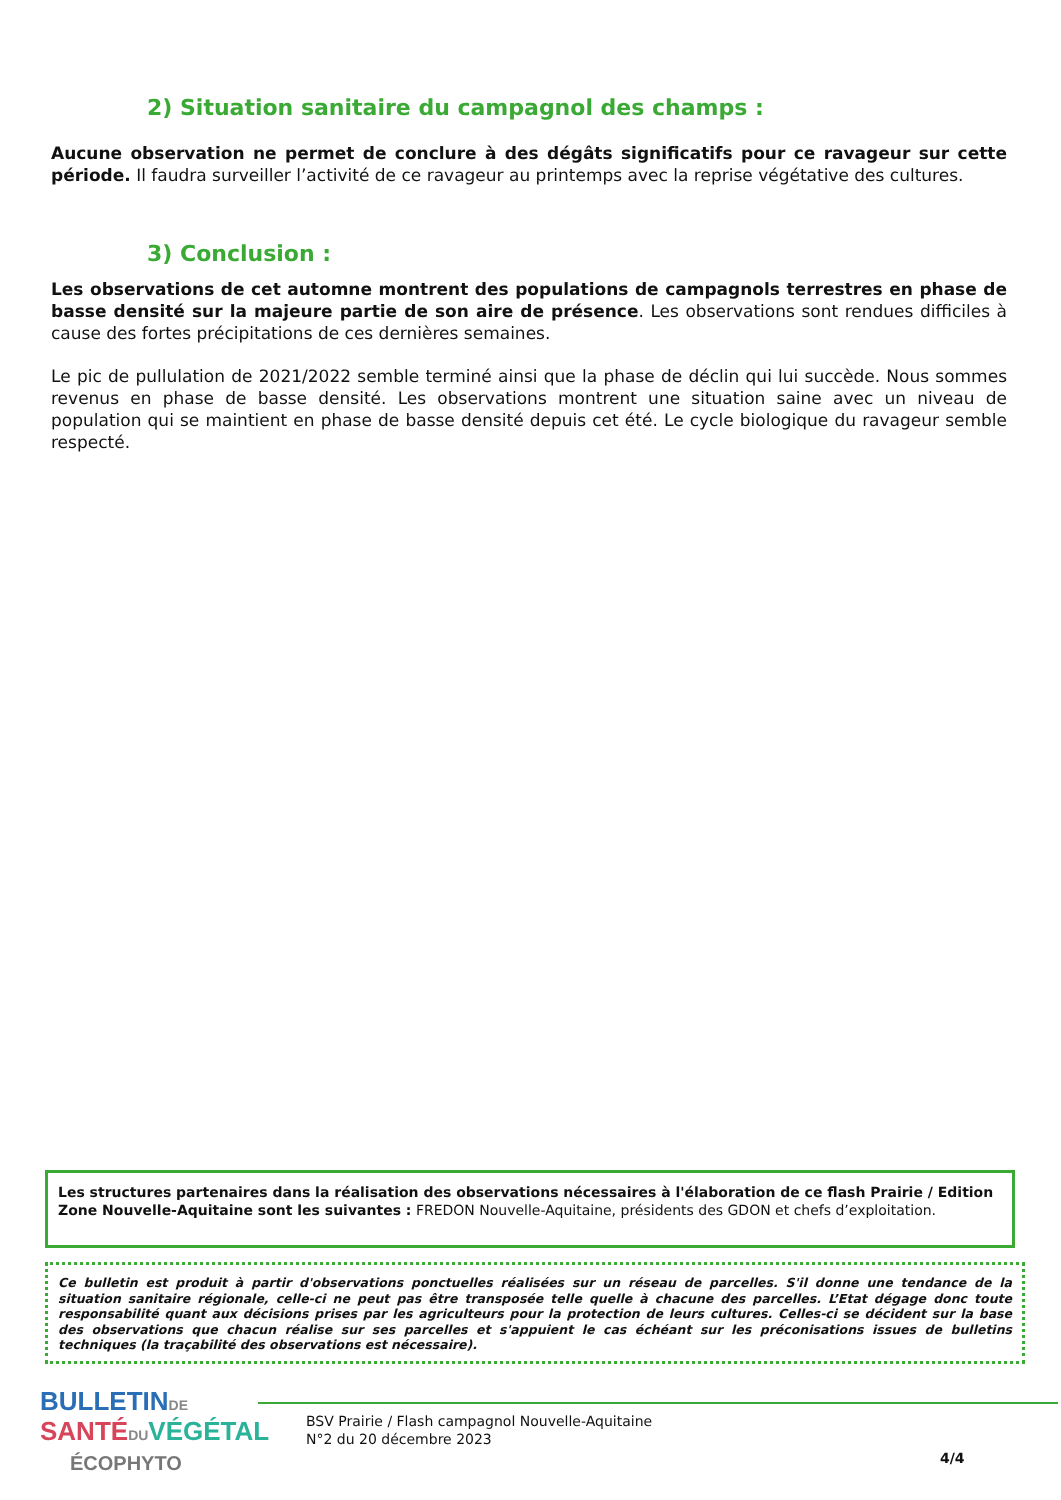2) Situation sanitaire du campagnol des champs :
Aucune observation ne permet de conclure à des dégâts significatifs pour ce ravageur sur cette période. Il faudra surveiller l’activité de ce ravageur au printemps avec la reprise végétative des cultures.
3) Conclusion :
Les observations de cet automne montrent des populations de campagnols terrestres en phase de basse densité sur la majeure partie de son aire de présence. Les observations sont rendues difficiles à cause des fortes précipitations de ces dernières semaines.
Le pic de pullulation de 2021/2022 semble terminé ainsi que la phase de déclin qui lui succède. Nous sommes revenus en phase de basse densité. Les observations montrent une situation saine avec un niveau de population qui se maintient en phase de basse densité depuis cet été. Le cycle biologique du ravageur semble respecté.
Les structures partenaires dans la réalisation des observations nécessaires à l'élaboration de ce flash Prairie / Edition Zone Nouvelle-Aquitaine sont les suivantes : FREDON Nouvelle-Aquitaine, présidents des GDON et chefs d’exploitation.
Ce bulletin est produit à partir d'observations ponctuelles réalisées sur un réseau de parcelles. S'il donne une tendance de la situation sanitaire régionale, celle-ci ne peut pas être transposée telle quelle à chacune des parcelles. L’Etat dégage donc toute responsabilité quant aux décisions prises par les agriculteurs pour la protection de leurs cultures. Celles-ci se décident sur la base des observations que chacun réalise sur ses parcelles et s'appuient le cas échéant sur les préconisations issues de bulletins techniques (la traçabilité des observations est nécessaire).
BULLETIN DE
SANTÉ DU VÉGÉTAL
ÉCOPHYTO
BSV Prairie / Flash campagnol Nouvelle-Aquitaine
N°2 du 20 décembre 2023
4/4